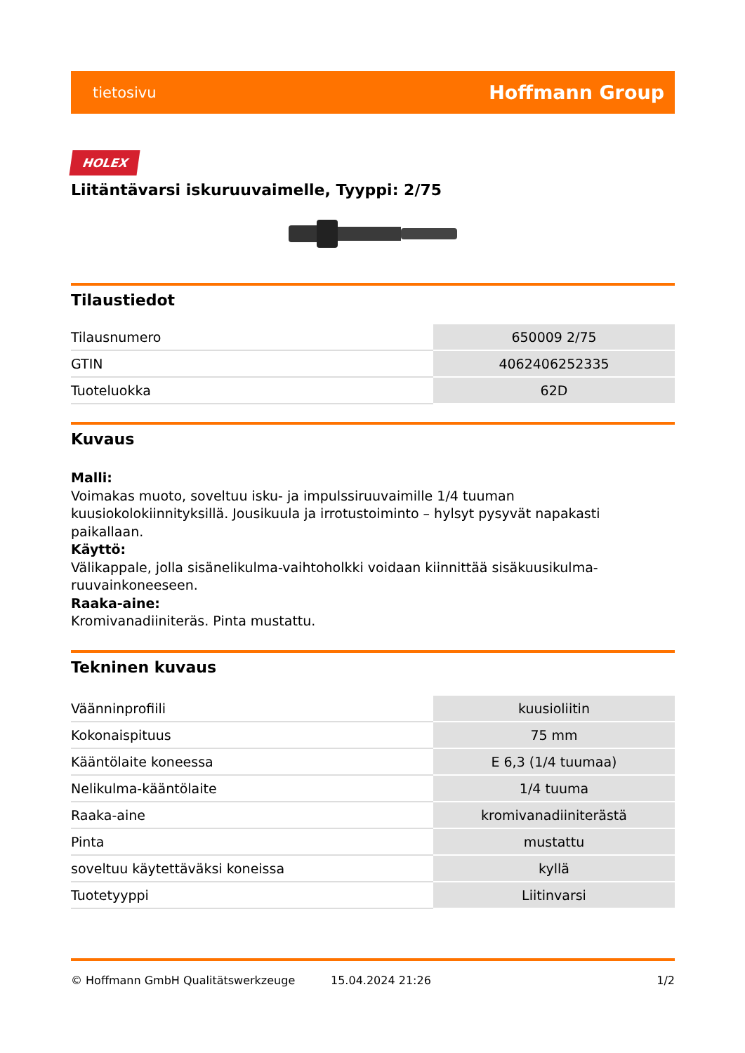tietosivu Hoffmann Group
HOLEX
Liitäntävarsi iskuruuvaimelle, Tyyppi: 2/75
Tilaustiedot
| Tilausnumero | 650009 2/75 |
| GTIN | 4062406252335 |
| Tuoteluokka | 62D |
Kuvaus
Malli:
Voimakas muoto, soveltuu isku- ja impulssiruuvaimille 1/4 tuuman kuusiokolokiinnityksillä. Jousikuula ja irrotustoiminto – hylsyt pysyvät napakasti paikallaan.
Käyttö:
Välikappale, jolla sisänelikulma-vaihtoholkki voidaan kiinnittää sisäkuusikulma-
ruuvainkoneeseen.
Raaka-aine:
Kromivanadiiniteräs. Pinta mustattu.
Tekninen kuvaus
| Väänninprofiili | kuusioliitin |
| Kokonaispituus | 75 mm |
| Kääntölaite koneessa | E 6,3 (1/4 tuumaa) |
| Nelikulma-kääntölaite | 1/4 tuuma |
| Raaka-aine | kromivanadiiniterästä |
| Pinta | mustattu |
| soveltuu käytettäväksi koneissa | kyllä |
| Tuotetyyppi | Liitinvarsi |
© Hoffmann GmbH Qualitätswerkzeuge 15.04.2024 21:26 1/2